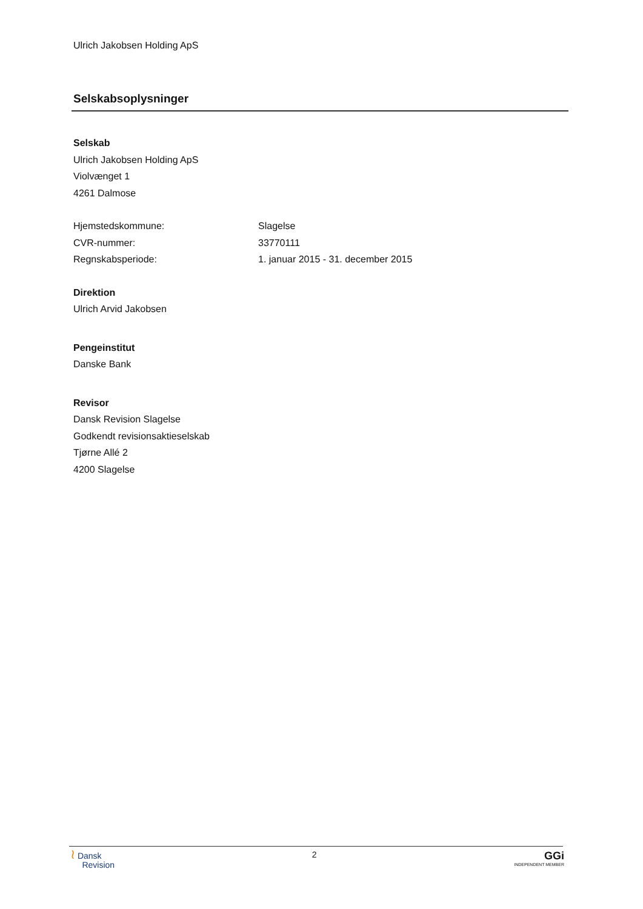Ulrich Jakobsen Holding ApS
Selskabsoplysninger
Selskab
Ulrich Jakobsen Holding ApS
Violvænget 1
4261 Dalmose
Hjemstedskommune: Slagelse
CVR-nummer: 33770111
Regnskabsperiode: 1. januar 2015 - 31. december 2015
Direktion
Ulrich Arvid Jakobsen
Pengeinstitut
Danske Bank
Revisor
Dansk Revision Slagelse
Godkendt revisionsaktieselskab
Tjørne Allé 2
4200 Slagelse
≀ Dansk
Revision
2
GGi
INDEPENDENT MEMBER